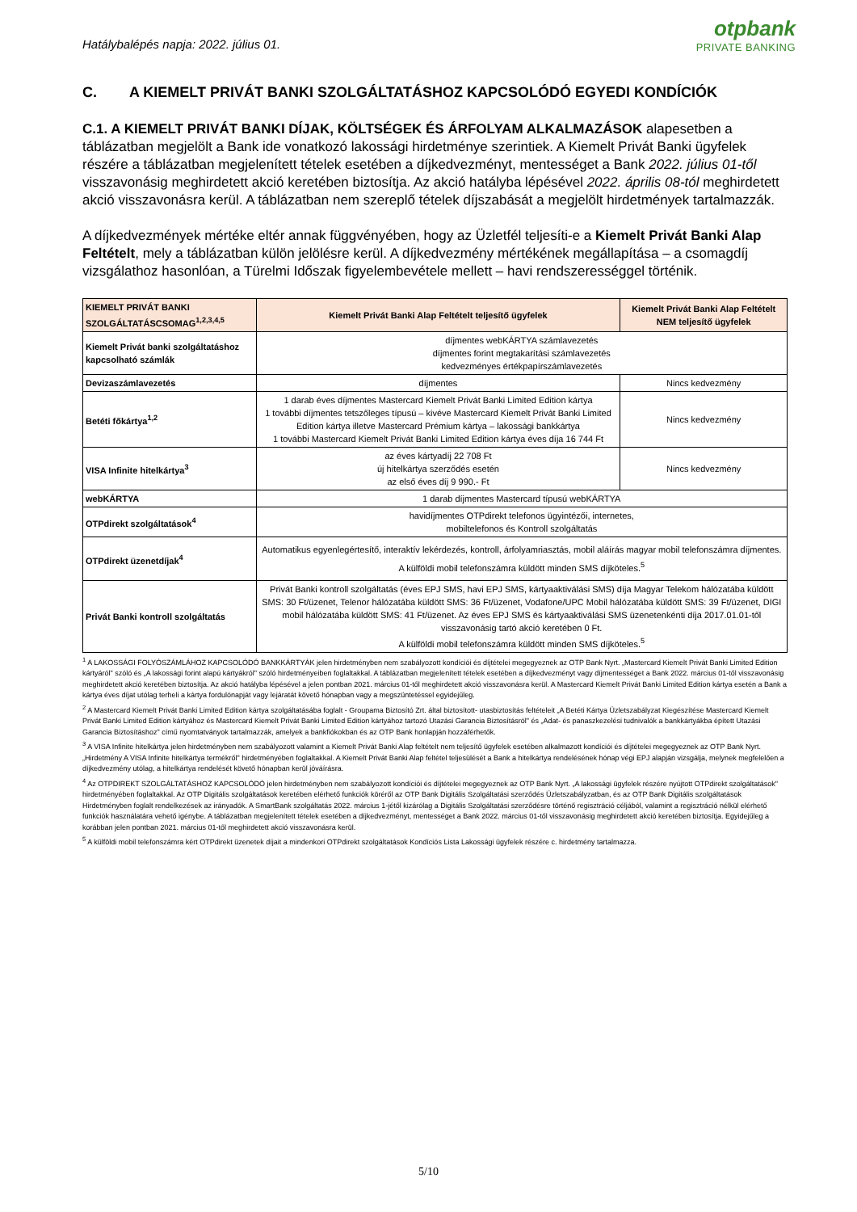Hatálybalépés napja: 2022. július 01.
otpbank
PRIVATE BANKING
C. A KIEMELT PRIVÁT BANKI SZOLGÁLTATÁSHOZ KAPCSOLÓDÓ EGYEDI KONDÍCIÓK
C.1. A KIEMELT PRIVÁT BANKI DÍJAK, KÖLTSÉGEK ÉS ÁRFOLYAM ALKALMAZÁSOK alapesetben a táblázatban megjelölt a Bank ide vonatkozó lakossági hirdetménye szerintiek. A Kiemelt Privát Banki ügyfelek részére a táblázatban megjelenített tételek esetében a díjkedvezményt, mentességet a Bank 2022. július 01-től visszavonásig meghirdetett akció keretében biztosítja. Az akció hatályba lépésével 2022. április 08-tól meghirdetett akció visszavonásra kerül. A táblázatban nem szereplő tételek díjszabását a megjelölt hirdetmények tartalmazzák.
A díjkedvezmények mértéke eltér annak függvényében, hogy az Üzletfél teljesíti-e a Kiemelt Privát Banki Alap Feltételt, mely a táblázatban külön jelölésre kerül. A díjkedvezmény mértékének megállapítása – a csomagdíj vizsgálathoz hasonlóan, a Türelmi Időszak figyelembevétele mellett – havi rendszerességgel történik.
| KIEMELT PRIVÁT BANKI SZOLGÁLTATÁSCSOMAG<sup>1,2,3,4,5</sup> | Kiemelt Privát Banki Alap Feltételt teljesítő ügyfelek | Kiemelt Privát Banki Alap Feltételt NEM teljesítő ügyfelek |
| --- | --- | --- |
| Kiemelt Privát banki szolgáltatáshoz kapcsolható számlák | díjmentes webKÁRTYA számlavezetés díjmentes forint megtakarítási számlavezetés kedvezményes értékpapírszámlavezetés | |
| Devizaszámlavezetés | díjmentes | Nincs kedvezmény |
| Betéti főkártya<sup>1,2</sup> | 1 darab éves díjmentes Mastercard Kiemelt Privát Banki Limited Edition kártya 1 további díjmentes tetszőleges típusú – kivéve Mastercard Kiemelt Privát Banki Limited Edition kártya illetve Mastercard Prémium kártya – lakossági bankkártya 1 további Mastercard Kiemelt Privát Banki Limited Edition kártya éves díja 16 744 Ft | Nincs kedvezmény |
| VISA Infinite hitelkártya<sup>3</sup> | az éves kártyadíj 22 708 Ft új hitelkártya szerződés esetén az első éves díj 9 990.- Ft | Nincs kedvezmény |
| webKÁRTYA | 1 darab díjmentes Mastercard típusú webKÁRTYA | |
| OTPdirekt szolgáltatások<sup>4</sup> | havidíjmentes OTPdirekt telefonos ügyintézői, internetes, mobiltelefonos és Kontroll szolgáltatás | |
| OTPdirekt üzenetdíjak<sup>4</sup> | Automatikus egyenlegértesítő, interaktív lekérdezés, kontroll, árfolyamriasztás, mobil aláírás magyar mobil telefonszámra díjmentes. A külföldi mobil telefonszámra küldött minden SMS díjköteles.<sup>5</sup> | |
| Privát Banki kontroll szolgáltatás | Privát Banki kontroll szolgáltatás (éves EPJ SMS, havi EPJ SMS, kártyaaktiválási SMS) díja Magyar Telekom hálózatába küldött SMS: 30 Ft/üzenet, Telenor hálózatába küldött SMS: 36 Ft/üzenet, Vodafone/UPC Mobil hálózatába küldött SMS: 39 Ft/üzenet, DIGI mobil hálózatába küldött SMS: 41 Ft/üzenet. Az éves EPJ SMS és kártyaaktiválási SMS üzenetenkénti díja 2017.01.01-től visszavonásig tartó akció keretében 0 Ft. A külföldi mobil telefonszámra küldött minden SMS díjköteles.<sup>5</sup> | |
<sup>1</sup> A LAKOSSÁGI FOLYÓSZÁMLÁHOZ KAPCSOLÓDÓ BANKKÁRTYÁK jelen hirdetményben nem szabályozott kondíciói és díjtételei megegyeznek az OTP Bank Nyrt. „Mastercard Kiemelt Privát Banki Limited Edition kártyáról" szóló és „A lakossági forint alapú kártyákról" szóló hirdetményeiben foglaltakkal. A táblázatban megjelenített tételek esetében a díjkedvezményt vagy díjmentességet a Bank 2022. március 01-től visszavonásig meghirdetett akció keretében biztosítja. Az akció hatályba lépésével a jelen pontban 2021. március 01-től meghirdetett akció visszavonásra kerül. A Mastercard Kiemelt Privát Banki Limited Edition kártya esetén a Bank a kártya éves díjat utólag terheli a kártya fordulónapját vagy lejáratát követő hónapban vagy a megszüntetéssel egyidejűleg.
<sup>2</sup> A Mastercard Kiemelt Privát Banki Limited Edition kártya szolgáltatásába foglalt - Groupama Biztosító Zrt. által biztosított- utasbiztosítás feltételeit „A Betéti Kártya Üzletszabályzat Kiegészítése Mastercard Kiemelt Privát Banki Limited Edition kártyához és Mastercard Kiemelt Privát Banki Limited Edition kártyához tartozó Utazási Garancia Biztosításról" és „Adat- és panaszkezelési tudnivalók a bankkártyákba épített Utazási Garancia Biztosításhoz" című nyomtatványok tartalmazzák, amelyek a bankfiókokban és az OTP Bank honlapján hozzáférhetők.
<sup>3</sup> A VISA Infinite hitelkártya jelen hirdetményben nem szabályozott valamint a Kiemelt Privát Banki Alap feltételt nem teljesítő ügyfelek esetében alkalmazott kondíciói és díjtételei megegyeznek az OTP Bank Nyrt. „Hirdetmény A VISA Infinite hitelkártya termékről" hirdetményében foglaltakkal. A Kiemelt Privát Banki Alap feltétel teljesülését a Bank a hitelkártya rendelésének hónap végi EPJ alapján vizsgálja, melynek megfelelően a díjkedvezmény utólag, a hitelkártya rendelését követő hónapban kerül jóváírásra.
<sup>4</sup> Az OTPDIREKT SZOLGÁLTATÁSHOZ KAPCSOLÓDÓ jelen hirdetményben nem szabályozott kondíciói és díjtételei megegyeznek az OTP Bank Nyrt. „A lakossági ügyfelek részére nyújtott OTPdirekt szolgáltatások" hirdetményében foglaltakkal. Az OTP Digitális szolgáltatások keretében elérhető funkciók köréről az OTP Bank Digitális Szolgáltatási szerződés Üzletszabályzatban, és az OTP Bank Digitális szolgáltatások Hirdetményben foglalt rendelkezések az irányadók. A SmartBank szolgáltatás 2022. március 1-jétől kizárólag a Digitális Szolgáltatási szerződésre történő regisztráció céljából, valamint a regisztráció nélkül elérhető funkciók használatára vehető igénybe. A táblázatban megjelenített tételek esetében a díjkedvezményt, mentességet a Bank 2022. március 01-től visszavonásig meghirdetett akció keretében biztosítja. Egyidejűleg a korábban jelen pontban 2021. március 01-től meghirdetett akció visszavonásra kerül.
<sup>5</sup> A külföldi mobil telefonszámra kért OTPdirekt üzenetek díjait a mindenkori OTPdirekt szolgáltatások Kondíciós Lista Lakossági ügyfelek részére c. hirdetmény tartalmazza.
5/10